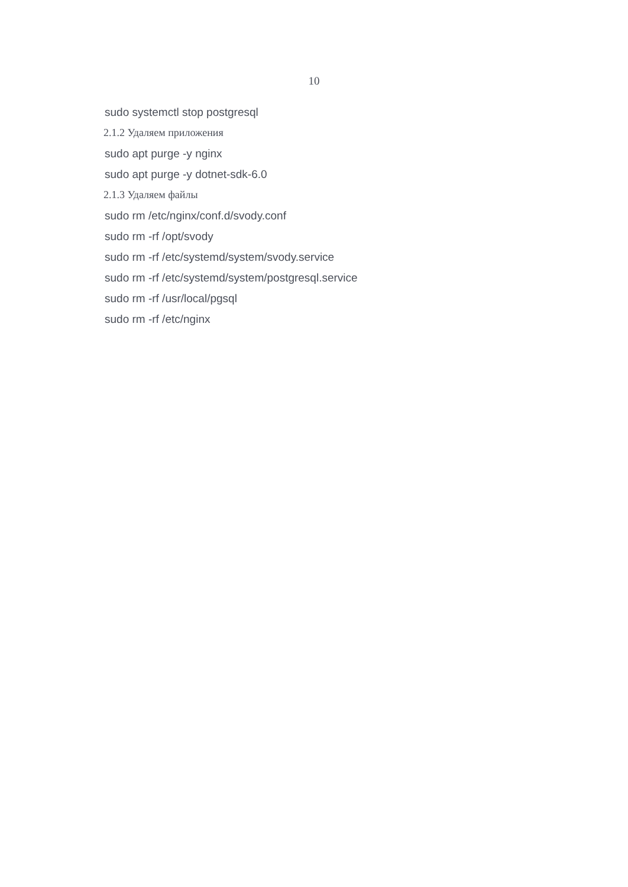10
sudo systemctl stop postgresql
2.1.2 Удаляем приложения
sudo apt purge -y nginx
sudo apt purge -y dotnet-sdk-6.0
2.1.3 Удаляем файлы
sudo rm /etc/nginx/conf.d/svody.conf
sudo rm -rf /opt/svody
sudo rm -rf /etc/systemd/system/svody.service
sudo rm -rf /etc/systemd/system/postgresql.service
sudo rm -rf /usr/local/pgsql
sudo rm -rf /etc/nginx